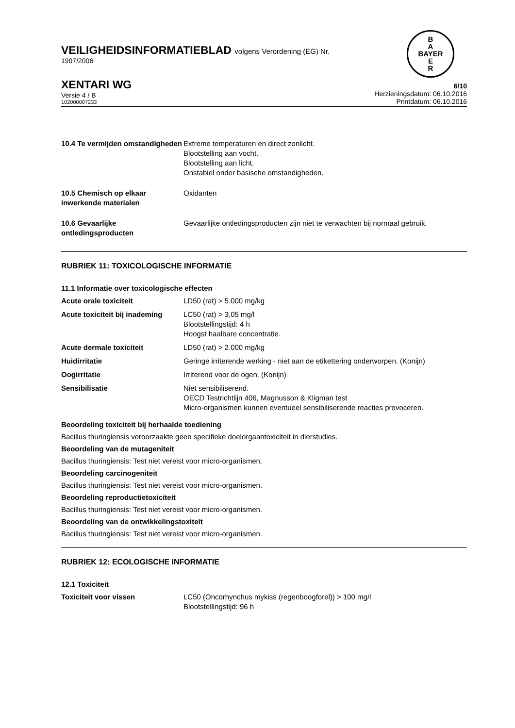B
A
BAYER
E
R
VEILIGHEIDSINFORMATIEBLAD volgens Verordening (EG) Nr.
1907/2006
XENTARI WG
Versie 4 / B
102000007233
6/10
Herzieningsdatum: 06.10.2016
Printdatum: 06.10.2016
| 10.4 Te vermijden omstandigheden | Extreme temperaturen en direct zonlicht. Blootstelling aan vocht. Blootstelling aan licht. Onstabiel onder basische omstandigheden. |
| 10.5 Chemisch op elkaar inwerkende materialen | Oxidanten |
| 10.6 Gevaarlijke ontledingsproducten | Gevaarlijke ontledingsproducten zijn niet te verwachten bij normaal gebruik. |
RUBRIEK 11: TOXICOLOGISCHE INFORMATIE
11.1 Informatie over toxicologische effecten
| Acute orale toxiciteit | LD50 (rat) > 5.000 mg/kg |
| Acute toxiciteit bij inademing | LC50 (rat) > 3,05 mg/l Blootstellingstijd: 4 h Hoogst haalbare concentratie. |
| Acute dermale toxiciteit | LD50 (rat) > 2.000 mg/kg |
| Huidirritatie | Geringe irriterende werking - niet aan de etikettering onderworpen. (Konijn) |
| Oogirritatie | Irriterend voor de ogen. (Konijn) |
| Sensibilisatie | Niet sensibiliserend. OECD Testrichtlijn 406, Magnusson & Kligman test Micro-organismen kunnen eventueel sensibiliserende reacties provoceren. |
Beoordeling toxiciteit bij herhaalde toediening
Bacillus thuringiensis veroorzaakte geen specifieke doelorgaantoxiciteit in dierstudies.
Beoordeling van de mutageniteit
Bacillus thuringiensis: Test niet vereist voor micro-organismen.
Beoordeling carcinogeniteit
Bacillus thuringiensis: Test niet vereist voor micro-organismen.
Beoordeling reproductietoxiciteit
Bacillus thuringiensis: Test niet vereist voor micro-organismen.
Beoordeling van de ontwikkelingstoxiteit
Bacillus thuringiensis: Test niet vereist voor micro-organismen.
RUBRIEK 12: ECOLOGISCHE INFORMATIE
12.1 Toxiciteit
| Toxiciteit voor vissen | LC50 (Oncorhynchus mykiss (regenboogforel)) > 100 mg/l Blootstellingstijd: 96 h |